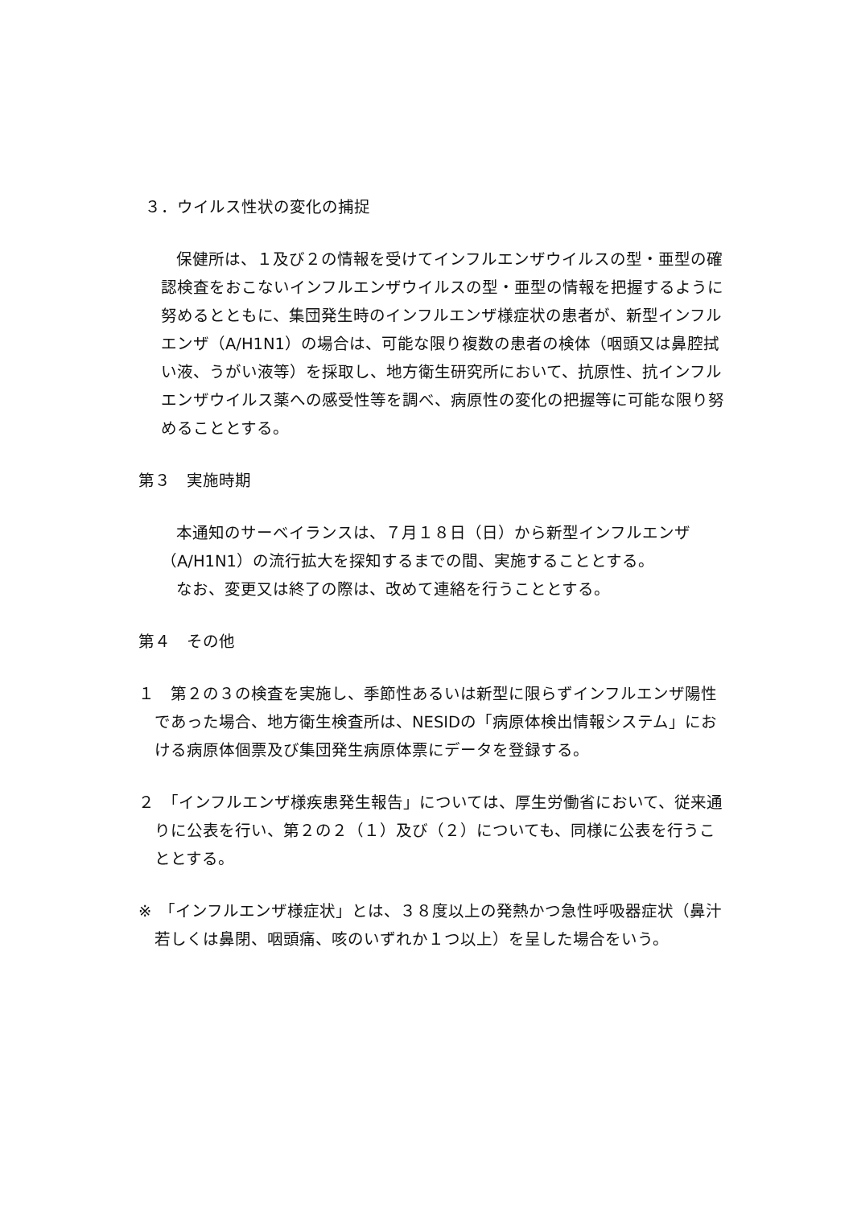３．ウイルス性状の変化の捕捉
保健所は、１及び２の情報を受けてインフルエンザウイルスの型・亜型の確認検査をおこないインフルエンザウイルスの型・亜型の情報を把握するように努めるとともに、集団発生時のインフルエンザ様症状の患者が、新型インフルエンザ（A/H1N1）の場合は、可能な限り複数の患者の検体（咽頭又は鼻腔拭い液、うがい液等）を採取し、地方衛生研究所において、抗原性、抗インフルエンザウイルス薬への感受性等を調べ、病原性の変化の把握等に可能な限り努めることとする。
第３　実施時期
本通知のサーベイランスは、７月１８日（日）から新型インフルエンザ（A/H1N1）の流行拡大を探知するまでの間、実施することとする。
なお、変更又は終了の際は、改めて連絡を行うこととする。
第４　その他
１　第２の３の検査を実施し、季節性あるいは新型に限らずインフルエンザ陽性であった場合、地方衛生検査所は、NESIDの「病原体検出情報システム」における病原体個票及び集団発生病原体票にデータを登録する。
２　「インフルエンザ様疾患発生報告」については、厚生労働省において、従来通りに公表を行い、第２の２（１）及び（２）についても、同様に公表を行うこととする。
※　「インフルエンザ様症状」とは、３８度以上の発熱かつ急性呼吸器症状（鼻汁若しくは鼻閉、咽頭痛、咳のいずれか１つ以上）を呈した場合をいう。